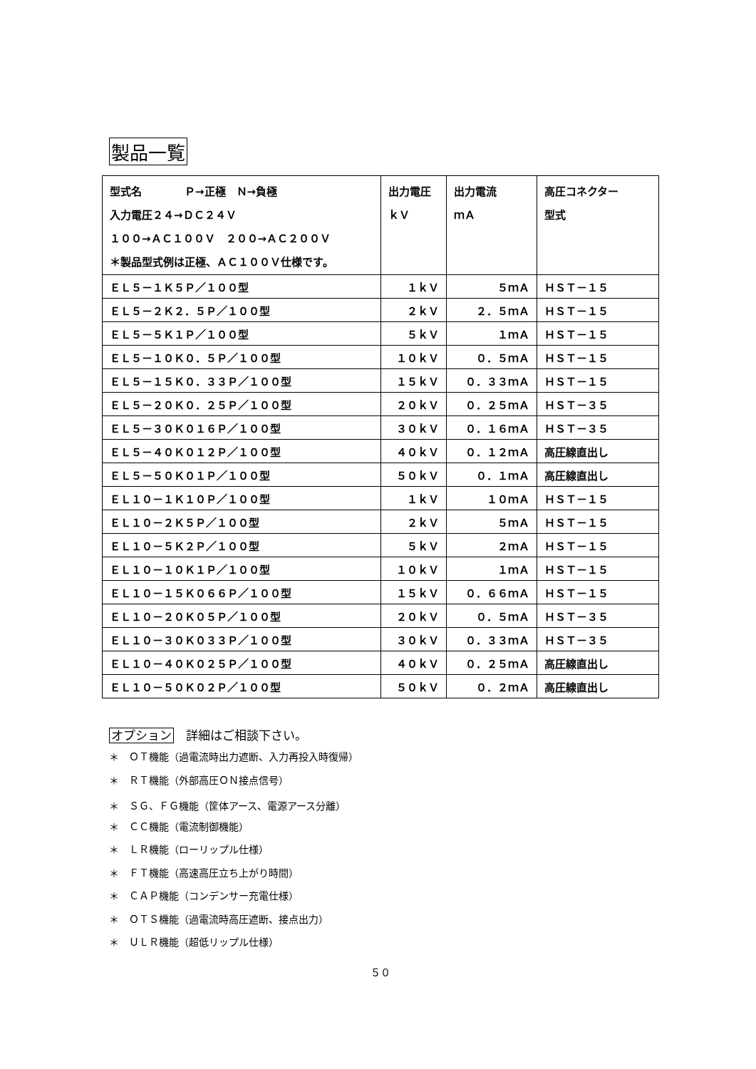製品一覧
| 型式名 Ｐ→正極 Ｎ→負極 入力電圧２４→ＤＣ２４Ｖ １００→ＡＣ１００Ｖ ２００→ＡＣ２００Ｖ ＊製品型式例は正極、ＡＣ１００Ｖ仕様です。 | 出力電圧 ｋＶ | 出力電流 ｍＡ | 高圧コネクター 型式 |
| ＥＬ５－１Ｋ５Ｐ／１００型 | １ｋＶ | ５ｍＡ | ＨＳＴ－１５ |
| ＥＬ５－２Ｋ２．５Ｐ／１００型 | ２ｋＶ | ２．５ｍＡ | ＨＳＴ－１５ |
| ＥＬ５－５Ｋ１Ｐ／１００型 | ５ｋＶ | １ｍＡ | ＨＳＴ－１５ |
| ＥＬ５－１０Ｋ０．５Ｐ／１００型 | １０ｋＶ | ０．５ｍＡ | ＨＳＴ－１５ |
| ＥＬ５－１５Ｋ０．３３Ｐ／１００型 | １５ｋＶ | ０．３３ｍＡ | ＨＳＴ－１５ |
| ＥＬ５－２０Ｋ０．２５Ｐ／１００型 | ２０ｋＶ | ０．２５ｍＡ | ＨＳＴ－３５ |
| ＥＬ５－３０Ｋ０１６Ｐ／１００型 | ３０ｋＶ | ０．１６ｍＡ | ＨＳＴ－３５ |
| ＥＬ５－４０Ｋ０１２Ｐ／１００型 | ４０ｋＶ | ０．１２ｍＡ | 高圧線直出し |
| ＥＬ５－５０Ｋ０１Ｐ／１００型 | ５０ｋＶ | ０．１ｍＡ | 高圧線直出し |
| ＥＬ１０－１Ｋ１０Ｐ／１００型 | １ｋＶ | １０ｍＡ | ＨＳＴ－１５ |
| ＥＬ１０－２Ｋ５Ｐ／１００型 | ２ｋＶ | ５ｍＡ | ＨＳＴ－１５ |
| ＥＬ１０－５Ｋ２Ｐ／１００型 | ５ｋＶ | ２ｍＡ | ＨＳＴ－１５ |
| ＥＬ１０－１０Ｋ１Ｐ／１００型 | １０ｋＶ | １ｍＡ | ＨＳＴ－１５ |
| ＥＬ１０－１５Ｋ０６６Ｐ／１００型 | １５ｋＶ | ０．６６ｍＡ | ＨＳＴ－１５ |
| ＥＬ１０－２０Ｋ０５Ｐ／１００型 | ２０ｋＶ | ０．５ｍＡ | ＨＳＴ－３５ |
| ＥＬ１０－３０Ｋ０３３Ｐ／１００型 | ３０ｋＶ | ０．３３ｍＡ | ＨＳＴ－３５ |
| ＥＬ１０－４０Ｋ０２５Ｐ／１００型 | ４０ｋＶ | ０．２５ｍＡ | 高圧線直出し |
| ＥＬ１０－５０Ｋ０２Ｐ／１００型 | ５０ｋＶ | ０．２ｍＡ | 高圧線直出し |
オプション　詳細はご相談下さい。
＊　ＯＴ機能（過電流時出力遮断、入力再投入時復帰）
＊　ＲＴ機能（外部高圧ＯＮ接点信号）
＊　ＳＧ、ＦＧ機能（筐体アース、電源アース分離）
＊　ＣＣ機能（電流制御機能）
＊　ＬＲ機能（ローリップル仕様）
＊　ＦＴ機能（高速高圧立ち上がり時間）
＊　ＣＡＰ機能（コンデンサー充電仕様）
＊　ＯＴＳ機能（過電流時高圧遮断、接点出力）
＊　ＵＬＲ機能（超低リップル仕様）
５０